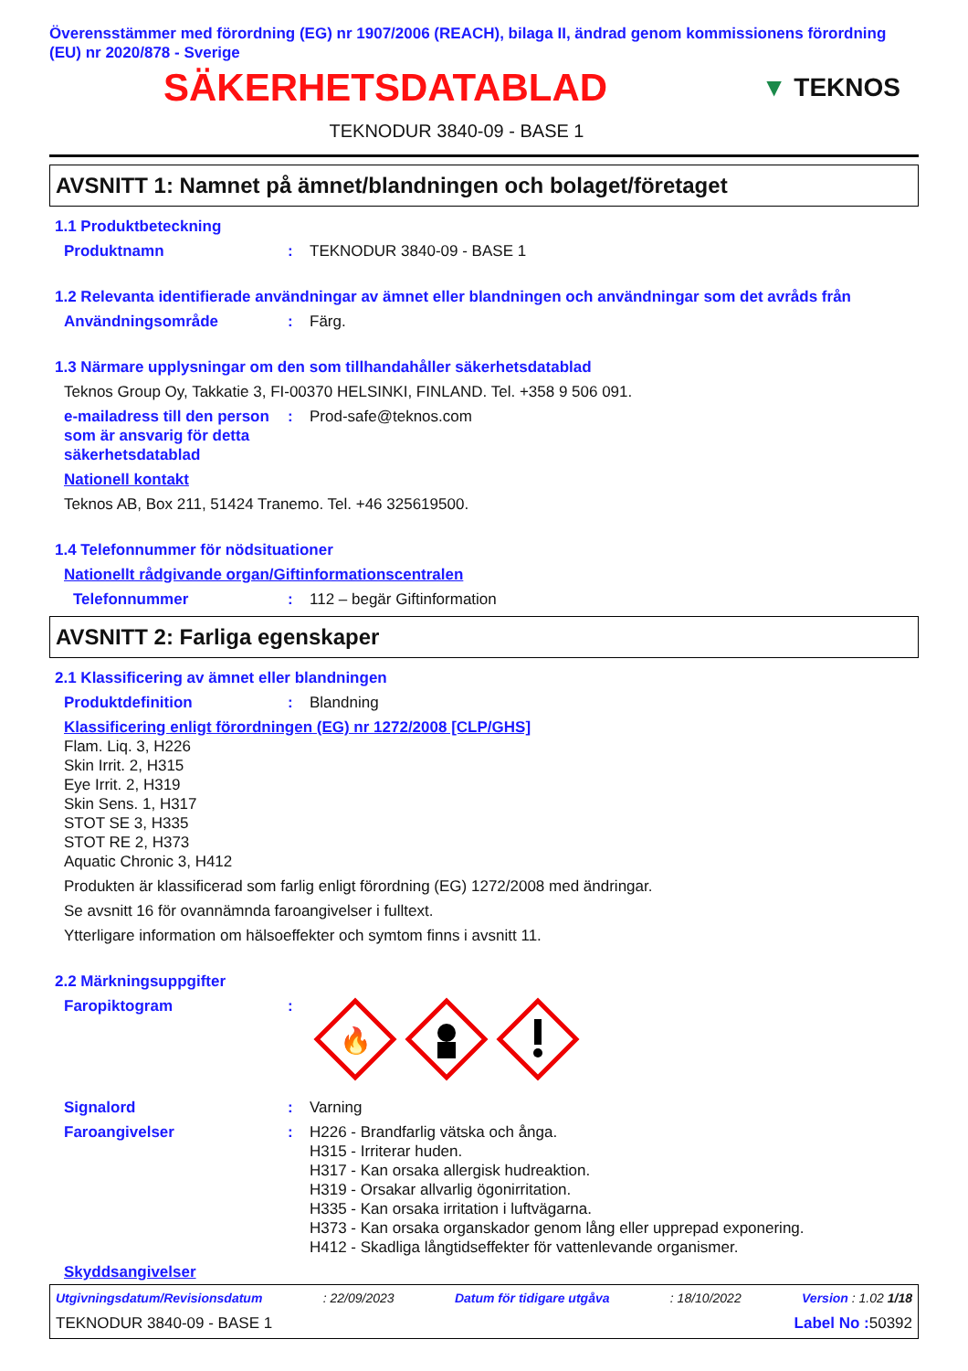Överensstämmer med förordning (EG) nr 1907/2006 (REACH), bilaga II, ändrad genom kommissionens förordning (EU) nr 2020/878 - Sverige
SÄKERHETSDATABLAD
▼ TEKNOS
TEKNODUR 3840-09 - BASE 1
AVSNITT 1: Namnet på ämnet/blandningen och bolaget/företaget
1.1 Produktbeteckning
Produktnamn: TEKNODUR 3840-09 - BASE 1
1.2 Relevanta identifierade användningar av ämnet eller blandningen och användningar som det avråds från
Användningsområde: Färg.
1.3 Närmare upplysningar om den som tillhandahåller säkerhetsdatablad
Teknos Group Oy, Takkatie 3, FI-00370 HELSINKI, FINLAND. Tel. +358 9 506 091.
e-mailadress till den person som är ansvarig för detta säkerhetsdatablad: Prod-safe@teknos.com
Nationell kontakt
Teknos AB, Box 211, 51424 Tranemo. Tel. +46 325619500.
1.4 Telefonnummer för nödsituationer
Nationellt rådgivande organ/Giftinformationscentralen
Telefonnummer: 112 – begär Giftinformation
AVSNITT 2: Farliga egenskaper
2.1 Klassificering av ämnet eller blandningen
Produktdefinition: Blandning
Klassificering enligt förordningen (EG) nr 1272/2008 [CLP/GHS]
Flam. Liq. 3, H226
Skin Irrit. 2, H315
Eye Irrit. 2, H319
Skin Sens. 1, H317
STOT SE 3, H335
STOT RE 2, H373
Aquatic Chronic 3, H412
Produkten är klassificerad som farlig enligt förordning (EG) 1272/2008 med ändringar.
Se avsnitt 16 för ovannämnda faroangivelser i fulltext.
Ytterligare information om hälsoeffekter och symtom finns i avsnitt 11.
2.2 Märkningsuppgifter
Faropiktogram:
🔥
Signalord: Varning
Faroangivelser: H226 - Brandfarlig vätska och ånga.
H315 - Irriterar huden.
H317 - Kan orsaka allergisk hudreaktion.
H319 - Orsakar allvarlig ögonirritation.
H335 - Kan orsaka irritation i luftvägarna.
H373 - Kan orsaka organskador genom lång eller upprepad exponering.
H412 - Skadliga långtidseffekter för vattenlevande organismer.
Skyddsangivelser
Utgivningsdatum/Revisionsdatum: 22/09/2023 Datum för tidigare utgåva: 18/10/2022 Version : 1.02 1/18
TEKNODUR 3840-09 - BASE 1 Label No : 50392